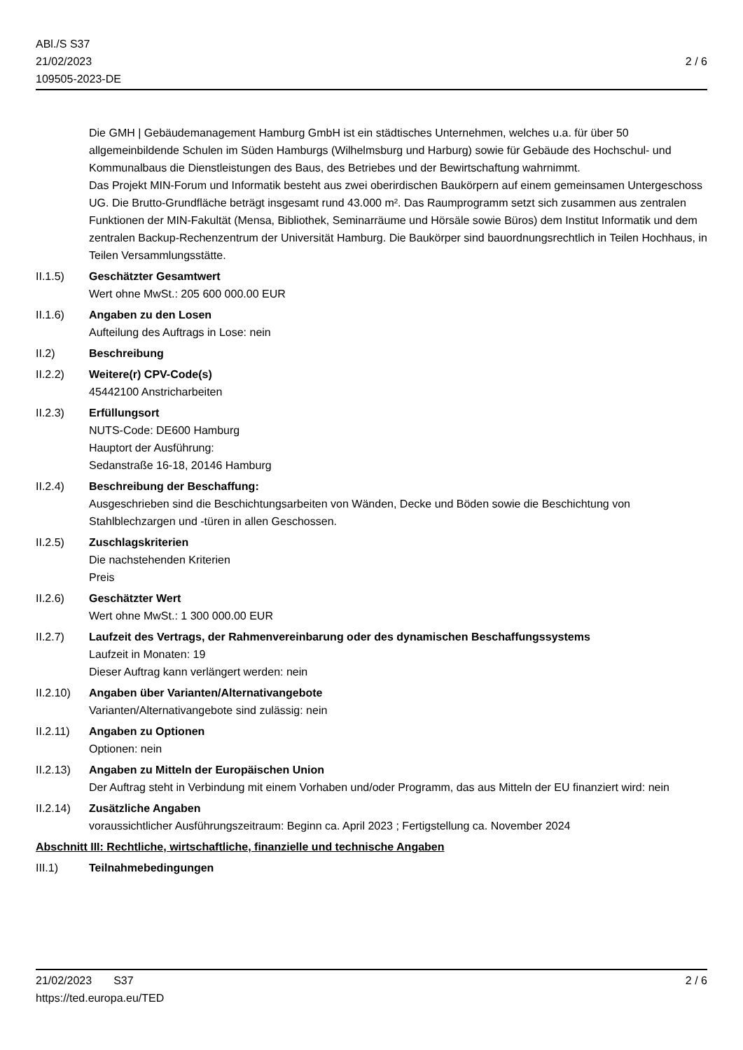ABl./S S37
21/02/2023
109505-2023-DE
2 / 6
Die GMH | Gebäudemanagement Hamburg GmbH ist ein städtisches Unternehmen, welches u.a. für über 50 allgemeinbildende Schulen im Süden Hamburgs (Wilhelmsburg und Harburg) sowie für Gebäude des Hochschul- und Kommunalbaus die Dienstleistungen des Baus, des Betriebes und der Bewirtschaftung wahrnimmt.
Das Projekt MIN-Forum und Informatik besteht aus zwei oberirdischen Baukörpern auf einem gemeinsamen Untergeschoss UG. Die Brutto-Grundfläche beträgt insgesamt rund 43.000 m². Das Raumprogramm setzt sich zusammen aus zentralen Funktionen der MIN-Fakultät (Mensa, Bibliothek, Seminarräume und Hörsäle sowie Büros) dem Institut Informatik und dem zentralen Backup-Rechenzentrum der Universität Hamburg. Die Baukörper sind bauordnungsrechtlich in Teilen Hochhaus, in Teilen Versammlungsstätte.
II.1.5) Geschätzter Gesamtwert
Wert ohne MwSt.: 205 600 000.00 EUR
II.1.6) Angaben zu den Losen
Aufteilung des Auftrags in Lose: nein
II.2) Beschreibung
II.2.2) Weitere(r) CPV-Code(s)
45442100 Anstricharbeiten
II.2.3) Erfüllungsort
NUTS-Code: DE600 Hamburg
Hauptort der Ausführung:
Sedanstraße 16-18, 20146 Hamburg
II.2.4) Beschreibung der Beschaffung:
Ausgeschrieben sind die Beschichtungsarbeiten von Wänden, Decke und Böden sowie die Beschichtung von Stahlblechzargen und -türen in allen Geschossen.
II.2.5) Zuschlagskriterien
Die nachstehenden Kriterien
Preis
II.2.6) Geschätzter Wert
Wert ohne MwSt.: 1 300 000.00 EUR
II.2.7) Laufzeit des Vertrags, der Rahmenvereinbarung oder des dynamischen Beschaffungssystems
Laufzeit in Monaten: 19
Dieser Auftrag kann verlängert werden: nein
II.2.10)
Angaben über Varianten/Alternativangebote
Varianten/Alternativangebote sind zulässig: nein
II.2.11)
Angaben zu Optionen
Optionen: nein
II.2.13)
Angaben zu Mitteln der Europäischen Union
Der Auftrag steht in Verbindung mit einem Vorhaben und/oder Programm, das aus Mitteln der EU finanziert wird: nein
II.2.14)
Zusätzliche Angaben
voraussichtlicher Ausführungszeitraum: Beginn ca. April 2023 ; Fertigstellung ca. November 2024
Abschnitt III: Rechtliche, wirtschaftliche, finanzielle und technische Angaben
III.1) Teilnahmebedingungen
21/02/2023 S37 2 / 6
https://ted.europa.eu/TED